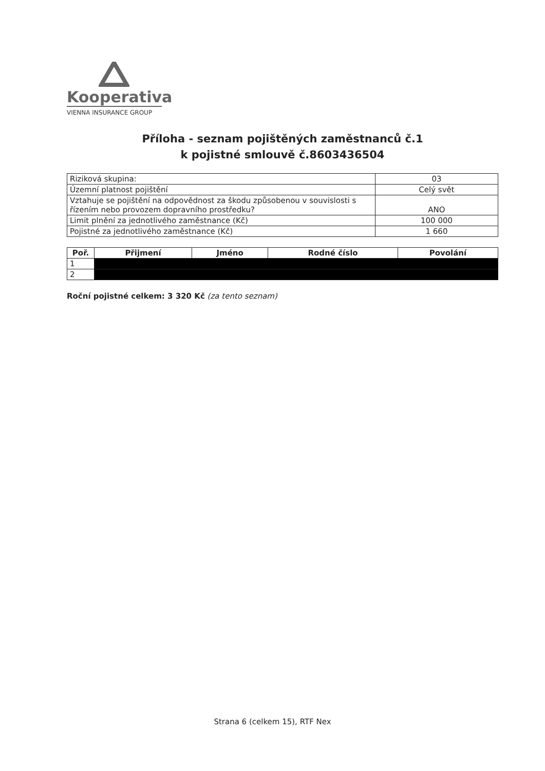Kooperativa
VIENNA INSURANCE GROUP
Příloha - seznam pojištěných zaměstnanců č.1
k pojistné smlouvě č.8603436504
| Riziková skupina: | 03 |
| Územní platnost pojištění | Celý svět |
| Vztahuje se pojištění na odpovědnost za škodu způsobenou v souvislosti s řízením nebo provozem dopravního prostředku? | ANO |
| Limit plnění za jednotlivého zaměstnance (Kč) | 100 000 |
| Pojistné za jednotlivého zaměstnance (Kč) | 1 660 |
| Poř. | Přijmení | Jméno | Rodné číslo | Povolání |
| --- | --- | --- | --- | --- |
| 1 | | | | |
| 2 | | | | |
Roční pojistné celkem: 3 320 Kč (za tento seznam)
Strana 6 (celkem 15), RTF Nex